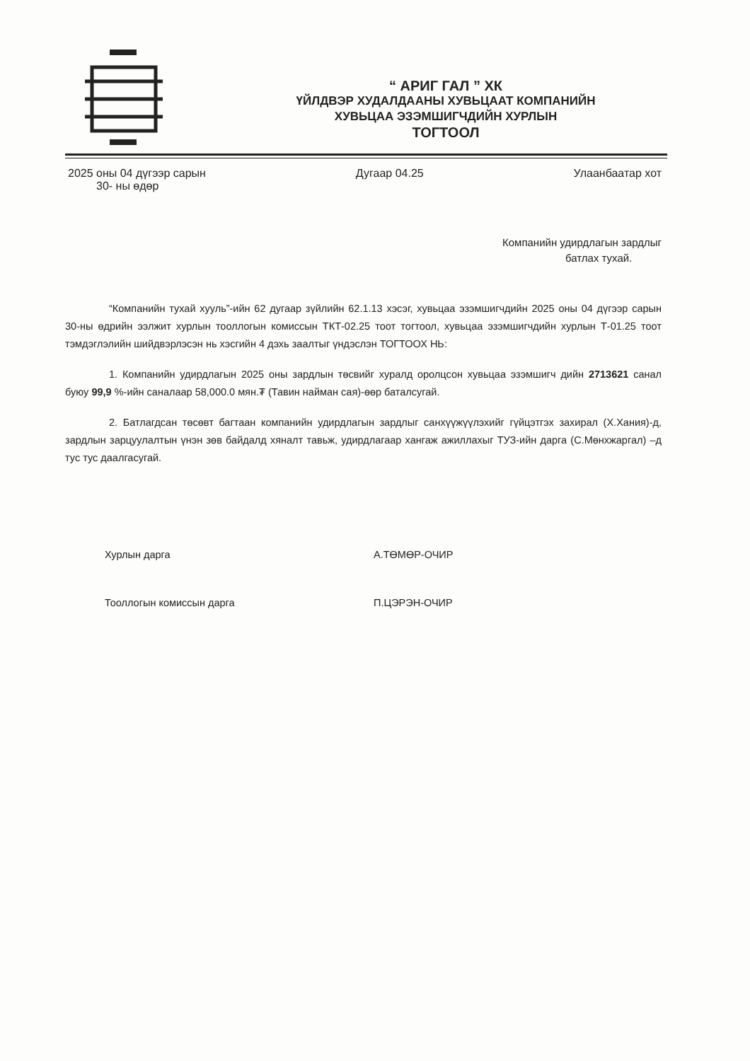“ АРИГ ГАЛ ” ХК
ҮЙЛДВЭР ХУДАЛДААНЫ ХУВЬЦААТ КОМПАНИЙН
ХУВЬЦАА ЭЗЭМШИГЧДИЙН ХУРЛЫН
ТОГТООЛ
2025 оны 04 дүгээр сарын
30- ны өдөр
Дугаар 04.25 Улаанбаатар хот
Компанийн удирдлагын зардлыг
батлах тухай.
“Компанийн тухай хууль”-ийн 62 дугаар зүйлийн 62.1.13 хэсэг, хувьцаа эзэмшигчдийн 2025 оны 04 дүгээр сарын 30-ны өдрийн ээлжит хурлын тооллогын комиссын ТКТ-02.25 тоот тогтоол, хувьцаа эзэмшигчдийн хурлын Т-01.25 тоот тэмдэглэлийн шийдвэрлэсэн нь хэсгийн 4 дэхь заалтыг үндэслэн ТОГТООХ НЬ:
1. Компанийн удирдлагын 2025 оны зардлын төсвийг хуралд оролцсон хувьцаа эзэмшигч дийн 2713621 санал буюу 99,9 %-ийн саналаар 58,000.0 мян.₮ (Тавин найман сая)-өөр баталсугай.
2. Батлагдсан төсөвт багтаан компанийн удирдлагын зардлыг санхүүжүүлэхийг гүйцэтгэх захирал (Х.Хания)-д, зардлын зарцуулалтын үнэн зөв байдалд хяналт тавьж, удирдлагаар хангаж ажиллахыг ТУЗ-ийн дарга (С.Мөнхжаргал) –д тус тус даалгасугай.
Хурлын дарга А.ТӨМӨР-ОЧИР
Тооллогын комиссын дарга П.ЦЭРЭН-ОЧИР